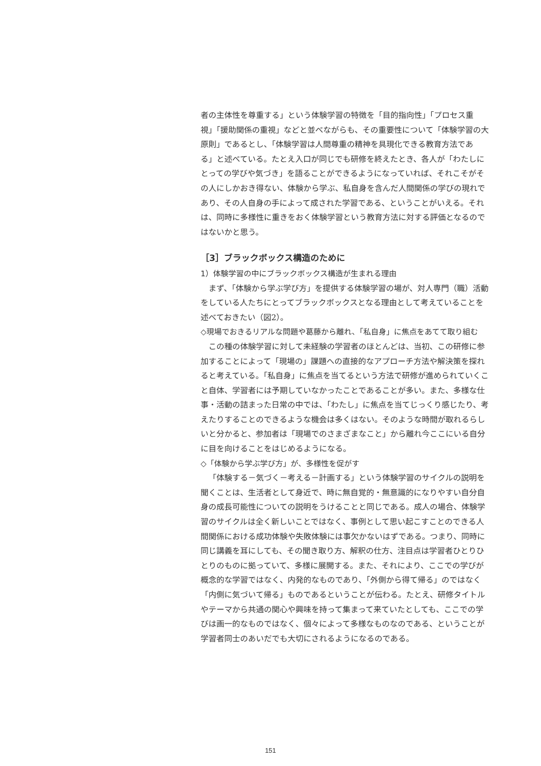者の主体性を尊重する」という体験学習の特徴を「目的指向性」「プロセス重視」「援助関係の重視」などと並べながらも、その重要性について「体験学習の大原則」であるとし、「体験学習は人間尊重の精神を具現化できる教育方法である」と述べている。たとえ入口が同じでも研修を終えたとき、各人が「わたしにとっての学びや気づき」を語ることができるようになっていれば、それこそがその人にしかおき得ない、体験から学ぶ、私自身を含んだ人間関係の学びの現れであり、その人自身の手によって成された学習である、ということがいえる。それは、同時に多様性に重きをおく体験学習という教育方法に対する評価となるのではないかと思う。
［3］ブラックボックス構造のために
1）体験学習の中にブラックボックス構造が生まれる理由
まず、「体験から学ぶ学び方」を提供する体験学習の場が、対人専門（職）活動をしている人たちにとってブラックボックスとなる理由として考えていることを述べておきたい（図2）。
◇現場でおきるリアルな問題や葛藤から離れ、「私自身」に焦点をあてて取り組む
この種の体験学習に対して未経験の学習者のほとんどは、当初、この研修に参加することによって「現場の」課題への直接的なアプローチ方法や解決策を探れると考えている。「私自身」に焦点を当てるという方法で研修が進められていくこと自体、学習者には予期していなかったことであることが多い。また、多様な仕事・活動の詰まった日常の中では、「わたし」に焦点を当てじっくり感じたり、考えたりすることのできるような機会は多くはない。そのような時間が取れるらしいと分かると、参加者は「現場でのさまざまなこと」から離れ今ここにいる自分に目を向けることをはじめるようになる。
◇「体験から学ぶ学び方」が、多様性を促がす
「体験する－気づく－考える－計画する」という体験学習のサイクルの説明を聞くことは、生活者として身近で、時に無自覚的・無意識的になりやすい自分自身の成長可能性についての説明をうけることと同じである。成人の場合、体験学習のサイクルは全く新しいことではなく、事例として思い起こすことのできる人間関係における成功体験や失敗体験には事欠かないはずである。つまり、同時に同じ講義を耳にしても、その聞き取り方、解釈の仕方、注目点は学習者ひとりひとりのものに拠っていて、多様に展開する。また、それにより、ここでの学びが概念的な学習ではなく、内発的なものであり、「外側から得て帰る」のではなく「内側に気づいて帰る」ものであるということが伝わる。たとえ、研修タイトルやテーマから共通の関心や興味を持って集まって来ていたとしても、ここでの学びは画一的なものではなく、個々によって多様なものなのである、ということが学習者同士のあいだでも大切にされるようになるのである。
151